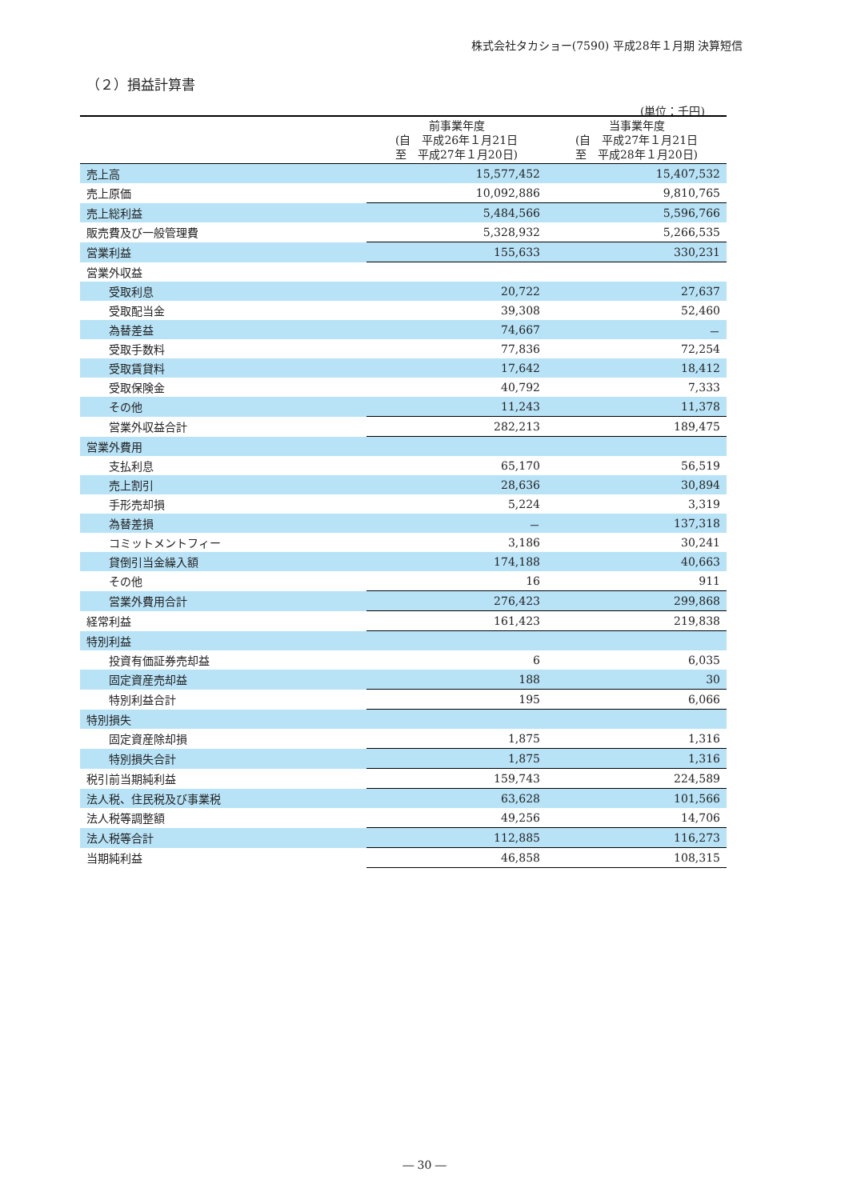株式会社タカショー(7590) 平成28年１月期 決算短信
（２）損益計算書
(単位：千円)
| | 前事業年度 (自 平成26年１月21日 至 平成27年１月20日) | 当事業年度 (自 平成27年１月21日 至 平成28年１月20日) |
| --- | --- | --- |
| 売上高 | 15,577,452 | 15,407,532 |
| 売上原価 | 10,092,886 | 9,810,765 |
| 売上総利益 | 5,484,566 | 5,596,766 |
| 販売費及び一般管理費 | 5,328,932 | 5,266,535 |
| 営業利益 | 155,633 | 330,231 |
| 営業外収益 | | |
| 受取利息 | 20,722 | 27,637 |
| 受取配当金 | 39,308 | 52,460 |
| 為替差益 | 74,667 | － |
| 受取手数料 | 77,836 | 72,254 |
| 受取賃貸料 | 17,642 | 18,412 |
| 受取保険金 | 40,792 | 7,333 |
| その他 | 11,243 | 11,378 |
| 営業外収益合計 | 282,213 | 189,475 |
| 営業外費用 | | |
| 支払利息 | 65,170 | 56,519 |
| 売上割引 | 28,636 | 30,894 |
| 手形売却損 | 5,224 | 3,319 |
| 為替差損 | － | 137,318 |
| コミットメントフィー | 3,186 | 30,241 |
| 貸倒引当金繰入額 | 174,188 | 40,663 |
| その他 | 16 | 911 |
| 営業外費用合計 | 276,423 | 299,868 |
| 経常利益 | 161,423 | 219,838 |
| 特別利益 | | |
| 投資有価証券売却益 | 6 | 6,035 |
| 固定資産売却益 | 188 | 30 |
| 特別利益合計 | 195 | 6,066 |
| 特別損失 | | |
| 固定資産除却損 | 1,875 | 1,316 |
| 特別損失合計 | 1,875 | 1,316 |
| 税引前当期純利益 | 159,743 | 224,589 |
| 法人税、住民税及び事業税 | 63,628 | 101,566 |
| 法人税等調整額 | 49,256 | 14,706 |
| 法人税等合計 | 112,885 | 116,273 |
| 当期純利益 | 46,858 | 108,315 |
― 30 ―